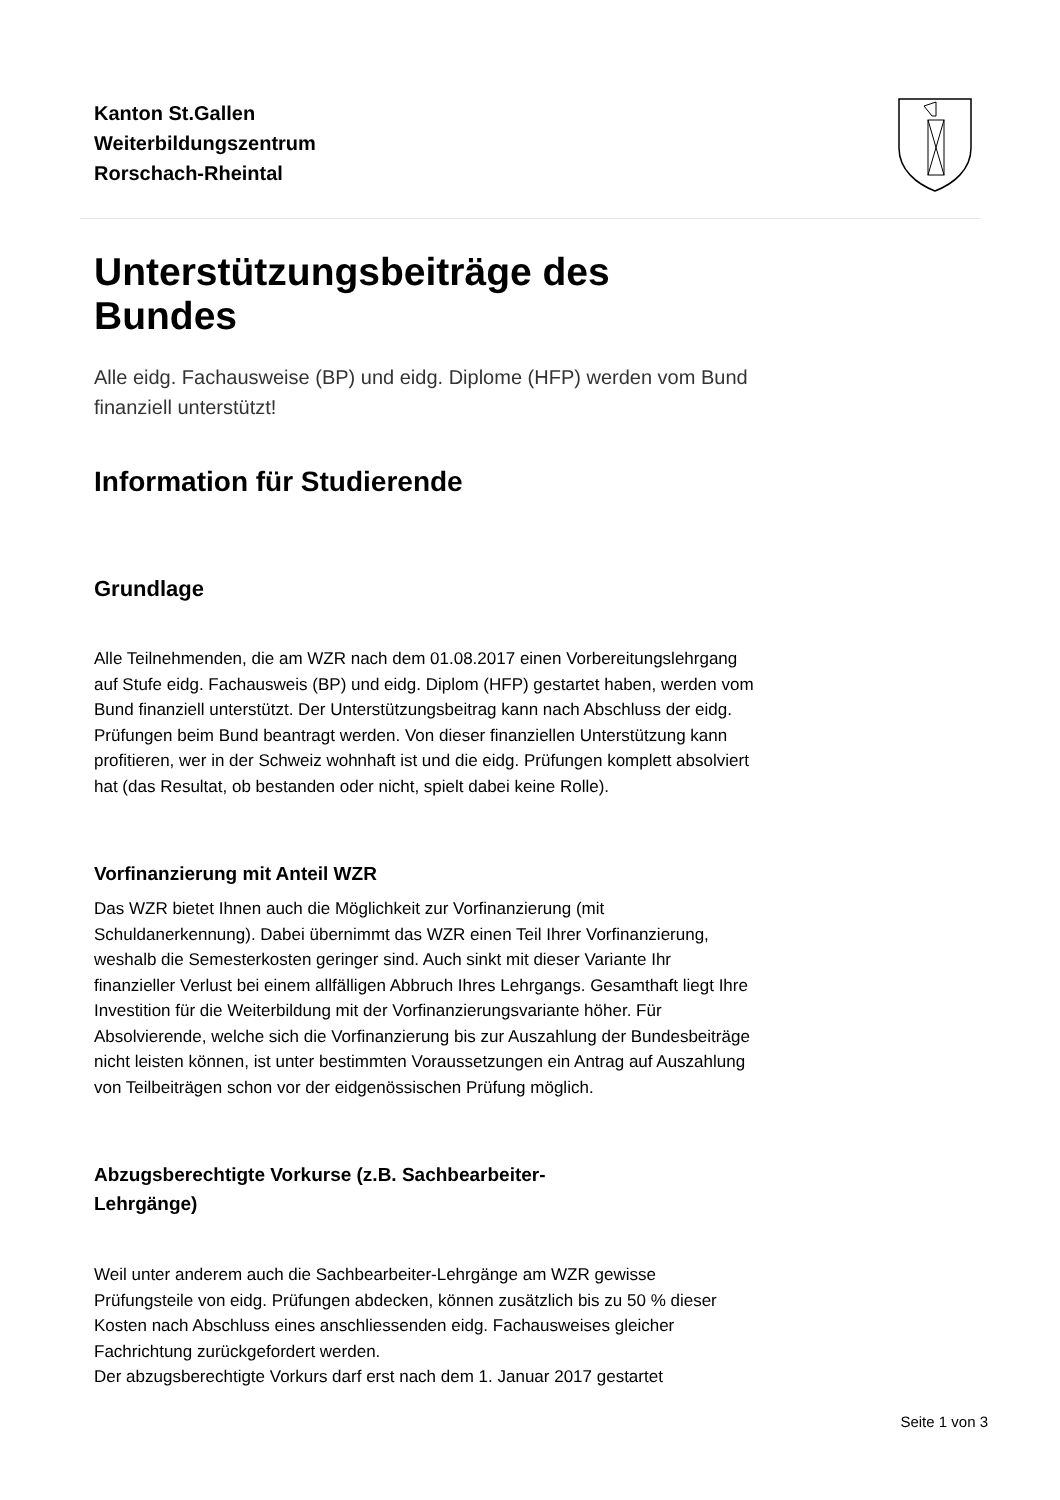Kanton St.Gallen
Weiterbildungszentrum
Rorschach-Rheintal
Unterstützungsbeiträge des Bundes
Alle eidg. Fachausweise (BP) und eidg. Diplome (HFP) werden vom Bund finanziell unterstützt!
Information für Studierende
Grundlage
Alle Teilnehmenden, die am WZR nach dem 01.08.2017 einen Vorbereitungslehrgang auf Stufe eidg. Fachausweis (BP) und eidg. Diplom (HFP) gestartet haben, werden vom Bund finanziell unterstützt. Der Unterstützungsbeitrag kann nach Abschluss der eidg. Prüfungen beim Bund beantragt werden. Von dieser finanziellen Unterstützung kann profitieren, wer in der Schweiz wohnhaft ist und die eidg. Prüfungen komplett absolviert hat (das Resultat, ob bestanden oder nicht, spielt dabei keine Rolle).
Vorfinanzierung mit Anteil WZR
Das WZR bietet Ihnen auch die Möglichkeit zur Vorfinanzierung (mit Schuldanerkennung). Dabei übernimmt das WZR einen Teil Ihrer Vorfinanzierung, weshalb die Semesterkosten geringer sind. Auch sinkt mit dieser Variante Ihr finanzieller Verlust bei einem allfälligen Abbruch Ihres Lehrgangs. Gesamthaft liegt Ihre Investition für die Weiterbildung mit der Vorfinanzierungsvariante höher. Für Absolvierende, welche sich die Vorfinanzierung bis zur Auszahlung der Bundesbeiträge nicht leisten können, ist unter bestimmten Voraussetzungen ein Antrag auf Auszahlung von Teilbeiträgen schon vor der eidgenössischen Prüfung möglich.
Abzugsberechtigte Vorkurse (z.B. Sachbearbeiter-
Lehrgänge)
Weil unter anderem auch die Sachbearbeiter-Lehrgänge am WZR gewisse Prüfungsteile von eidg. Prüfungen abdecken, können zusätzlich bis zu 50 % dieser Kosten nach Abschluss eines anschliessenden eidg. Fachausweises gleicher Fachrichtung zurückgefordert werden.
Der abzugsberechtigte Vorkurs darf erst nach dem 1. Januar 2017 gestartet
Seite 1 von 3